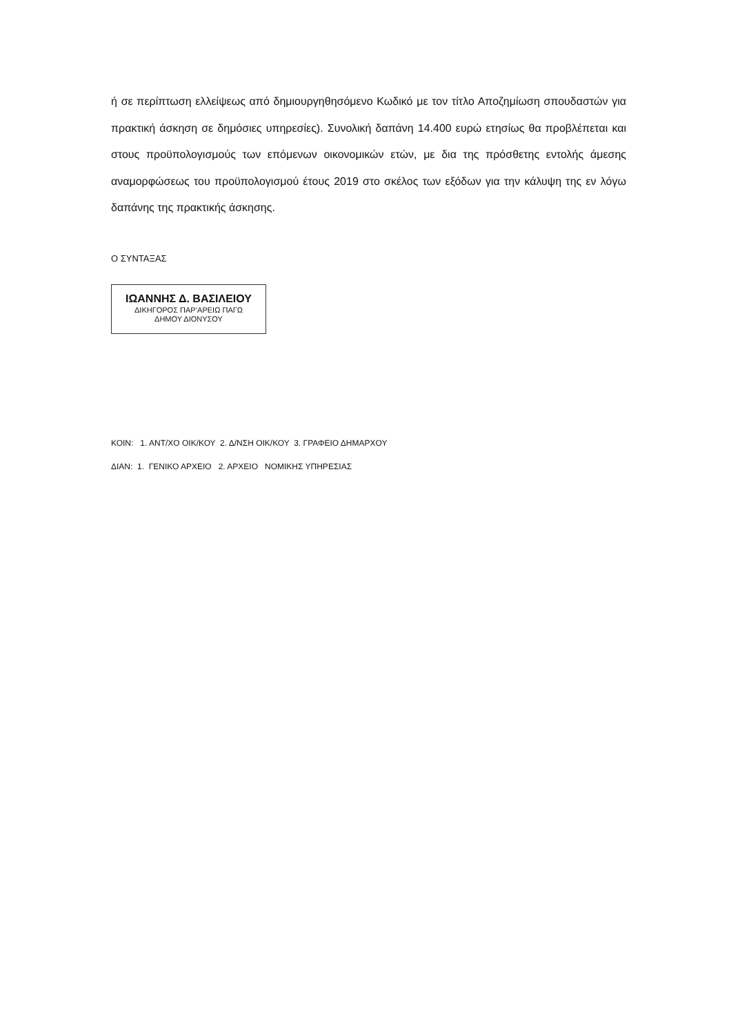ή σε περίπτωση ελλείψεως από δημιουργηθησόμενο Κωδικό με τον τίτλο Αποζημίωση σπουδαστών για πρακτική άσκηση σε δημόσιες υπηρεσίες). Συνολική δαπάνη 14.400 ευρώ ετησίως θα προβλέπεται και στους προϋπολογισμούς των επόμενων οικονομικών ετών, με δια της πρόσθετης εντολής άμεσης αναμορφώσεως του προϋπολογισμού έτους 2019 στο σκέλος των εξόδων για την κάλυψη της εν λόγω δαπάνης της πρακτικής άσκησης.
Ο ΣΥΝΤΑΞΑΣ
ΙΩΑΝΝΗΣ Δ. ΒΑΣΙΛΕΙΟΥ
ΔΙΚΗΓΟΡΟΣ ΠΑΡ’ΑΡΕΙΩ ΠΑΓΩ
ΔΗΜΟΥ ΔΙΟΝΥΣΟΥ
ΚΟΙΝ: 1. ΑΝΤ/ΧΟ ΟΙΚ/ΚΟΥ 2. Δ/ΝΣΗ ΟΙΚ/ΚΟΥ 3. ΓΡΑΦΕΙΟ ΔΗΜΑΡΧΟΥ ΔΙΑΝ: 1. ΓΕΝΙΚΟ ΑΡΧΕΙΟ 2. ΑΡΧΕΙΟ ΝΟΜΙΚΗΣ ΥΠΗΡΕΣΙΑΣ